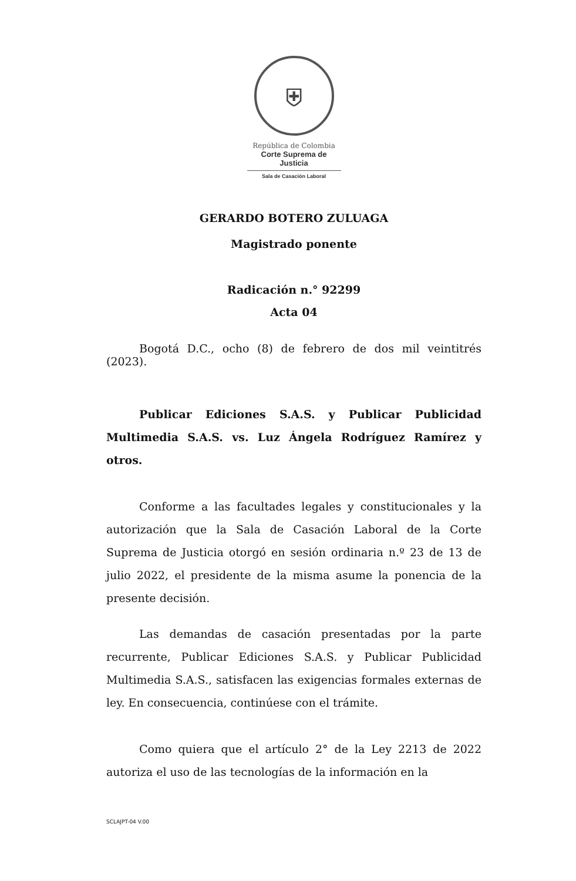⛨
República de Colombia
Corte Suprema de Justicia
Sala de Casación Laboral
GERARDO BOTERO ZULUAGA
Magistrado ponente
Radicación n.° 92299
Acta 04
Bogotá D.C., ocho (8) de febrero de dos mil veintitrés (2023).
Publicar Ediciones S.A.S. y Publicar Publicidad Multimedia S.A.S. vs. Luz Ángela Rodríguez Ramírez y otros.
Conforme a las facultades legales y constitucionales y la autorización que la Sala de Casación Laboral de la Corte Suprema de Justicia otorgó en sesión ordinaria n.º 23 de 13 de julio 2022, el presidente de la misma asume la ponencia de la presente decisión.
Las demandas de casación presentadas por la parte recurrente, Publicar Ediciones S.A.S. y Publicar Publicidad Multimedia S.A.S., satisfacen las exigencias formales externas de ley. En consecuencia, continúese con el trámite.
Como quiera que el artículo 2° de la Ley 2213 de 2022 autoriza el uso de las tecnologías de la información en la
SCLAJPT-04 V.00